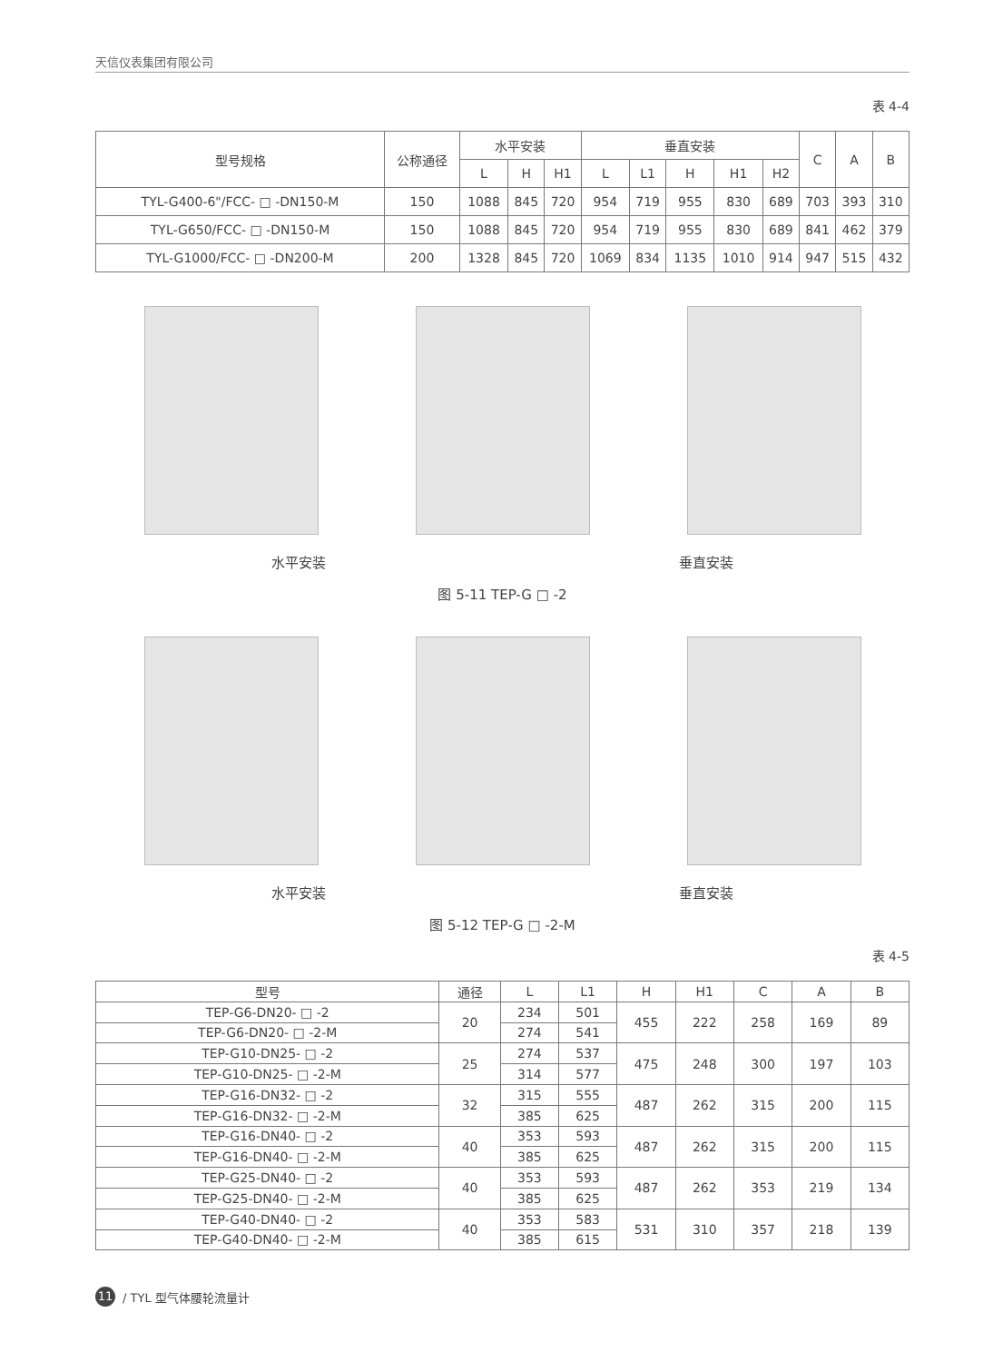天信仪表集团有限公司
表 4-4
| 型号规格 | 公称通径 | 水平安装 | | | 垂直安装 | | | | | C | A | B |
| --- | --- | --- | --- | --- | --- | --- | --- | --- | --- | --- | --- | --- |
| | | L | H | H1 | L | L1 | H | H1 | H2 | | | |
| TYL-G400-6"/FCC- □ -DN150-M | 150 | 1088 | 845 | 720 | 954 | 719 | 955 | 830 | 689 | 703 | 393 | 310 |
| TYL-G650/FCC- □ -DN150-M | 150 | 1088 | 845 | 720 | 954 | 719 | 955 | 830 | 689 | 841 | 462 | 379 |
| TYL-G1000/FCC- □ -DN200-M | 200 | 1328 | 845 | 720 | 1069 | 834 | 1135 | 1010 | 914 | 947 | 515 | 432 |
水平安装 垂直安装
图 5-11 TEP-G □ -2
水平安装 垂直安装
图 5-12 TEP-G □ -2-M
表 4-5
| 型号 | 通径 | L | L1 | H | H1 | C | A | B |
| --- | --- | --- | --- | --- | --- | --- | --- | --- |
| TEP-G6-DN20- □ -2 | 20 | 234 | 501 | 455 | 222 | 258 | 169 | 89 |
| TEP-G6-DN20- □ -2-M | | 274 | 541 | | | | | |
| TEP-G10-DN25- □ -2 | 25 | 274 | 537 | 475 | 248 | 300 | 197 | 103 |
| TEP-G10-DN25- □ -2-M | | 314 | 577 | | | | | |
| TEP-G16-DN32- □ -2 | 32 | 315 | 555 | 487 | 262 | 315 | 200 | 115 |
| TEP-G16-DN32- □ -2-M | | 385 | 625 | | | | | |
| TEP-G16-DN40- □ -2 | 40 | 353 | 593 | 487 | 262 | 315 | 200 | 115 |
| TEP-G16-DN40- □ -2-M | | 385 | 625 | | | | | |
| TEP-G25-DN40- □ -2 | 40 | 353 | 593 | 487 | 262 | 353 | 219 | 134 |
| TEP-G25-DN40- □ -2-M | | 385 | 625 | | | | | |
| TEP-G40-DN40- □ -2 | 40 | 353 | 583 | 531 | 310 | 357 | 218 | 139 |
| TEP-G40-DN40- □ -2-M | | 385 | 615 | | | | | |
11 / TYL 型气体腰轮流量计